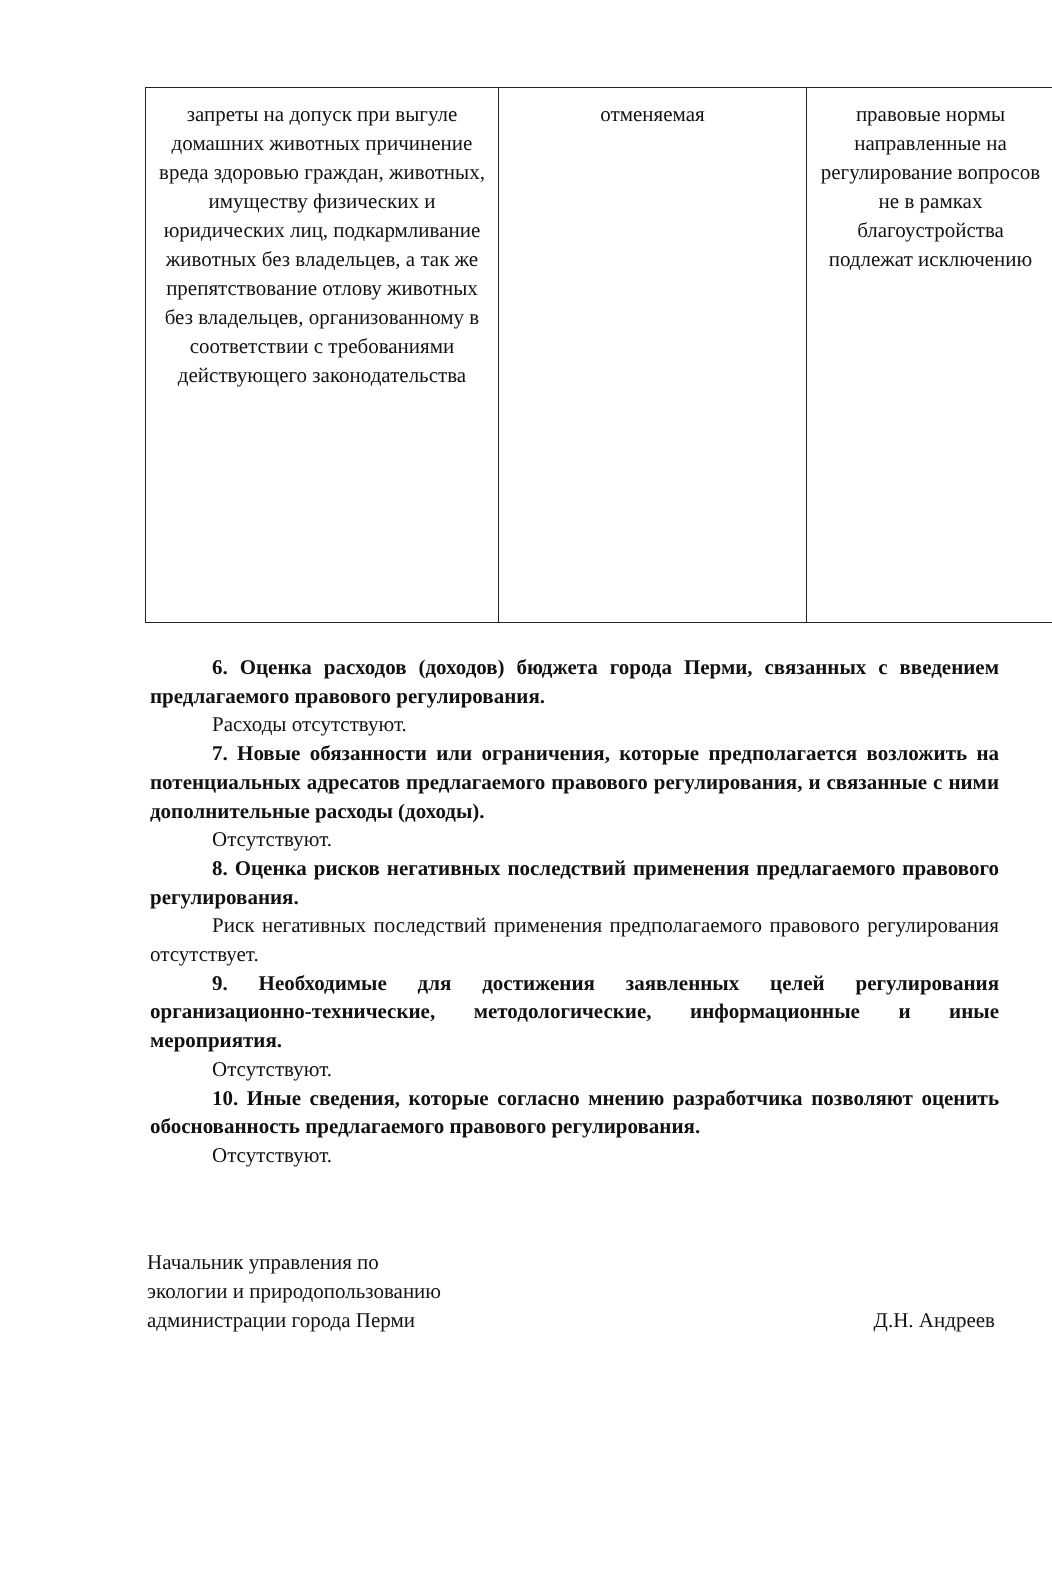| запреты на допуск при выгуле домашних животных причинение вреда здоровью граждан, животных, имуществу физических и юридических лиц, подкармливание животных без владельцев, а так же препятствование отлову животных без владельцев, организованному в соответствии с требованиями действующего законодательства | отменяемая | правовые нормы направленные на регулирование вопросов не в рамках благоустройства подлежат исключению |
6. Оценка расходов (доходов) бюджета города Перми, связанных с введением предлагаемого правового регулирования.
Расходы отсутствуют.
7. Новые обязанности или ограничения, которые предполагается возложить на потенциальных адресатов предлагаемого правового регулирования, и связанные с ними дополнительные расходы (доходы).
Отсутствуют.
8. Оценка рисков негативных последствий применения предлагаемого правового регулирования.
Риск негативных последствий применения предполагаемого правового регулирования отсутствует.
9. Необходимые для достижения заявленных целей регулирования организационно-технические, методологические, информационные и иные мероприятия.
Отсутствуют.
10. Иные сведения, которые согласно мнению разработчика позволяют оценить обоснованность предлагаемого правового регулирования.
Отсутствуют.
Начальник управления по
экологии и природопользованию
администрации города Перми
Д.Н. Андреев